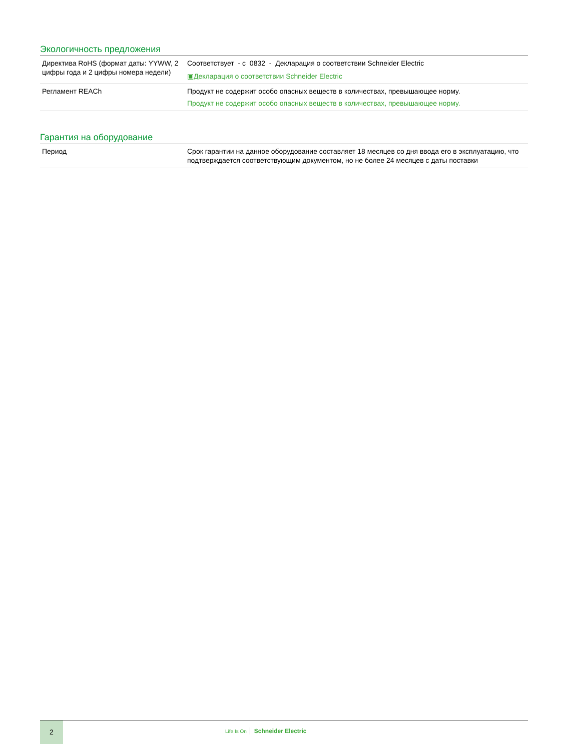Экологичность предложения
| Директива RoHS (формат даты: YYWW, 2 цифры года и 2 цифры номера недели) | Соответствует - с 0832 - Декларация о соответствии Schneider Electric ▣Декларация о соответствии Schneider Electric |
| Регламент REACh | Продукт не содержит особо опасных веществ в количествах, превышающее норму. Продукт не содержит особо опасных веществ в количествах, превышающее норму. |
Гарантия на оборудование
| Период | Срок гарантии на данное оборудование составляет 18 месяцев со дня ввода его в эксплуатацию, что подтверждается соответствующим документом, но не более 24 месяцев с даты поставки |
2
Life Is On Schneider Electric